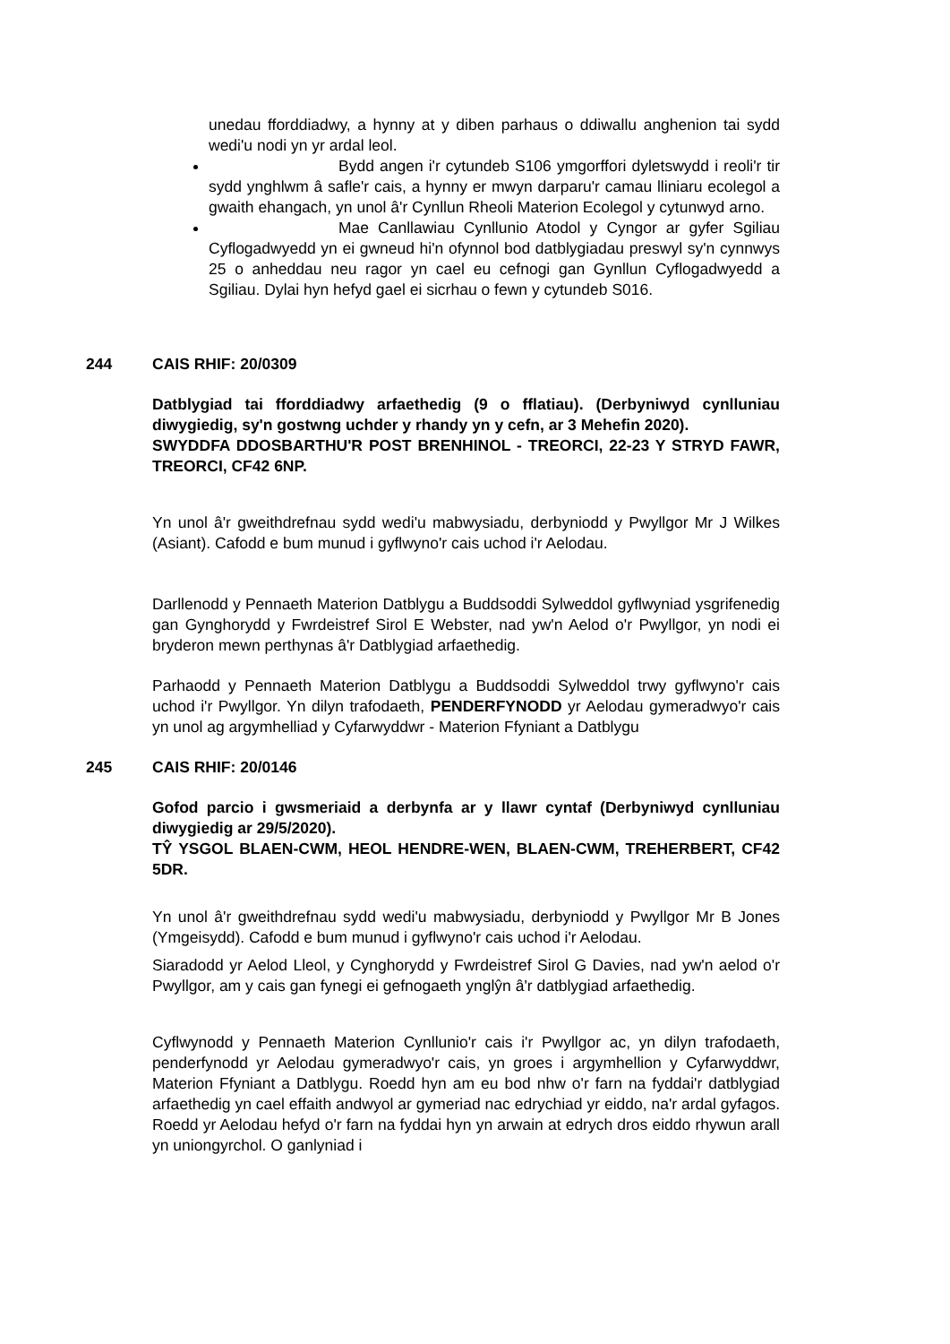unedau fforddiadwy, a hynny at y diben parhaus o ddiwallu anghenion tai sydd wedi'u nodi yn yr ardal leol.
Bydd angen i'r cytundeb S106 ymgorffori dyletswydd i reoli'r tir sydd ynghlwm â safle'r cais, a hynny er mwyn darparu'r camau lliniaru ecolegol a gwaith ehangach, yn unol â'r Cynllun Rheoli Materion Ecolegol y cytunwyd arno.
Mae Canllawiau Cynllunio Atodol y Cyngor ar gyfer Sgiliau Cyflogadwyedd yn ei gwneud hi'n ofynnol bod datblygiadau preswyl sy'n cynnwys 25 o anheddau neu ragor yn cael eu cefnogi gan Gynllun Cyflogadwyedd a Sgiliau. Dylai hyn hefyd gael ei sicrhau o fewn y cytundeb S016.
244 CAIS RHIF: 20/0309
Datblygiad tai fforddiadwy arfaethedig (9 o fflatiau). (Derbyniwyd cynlluniau diwygiedig, sy'n gostwng uchder y rhandy yn y cefn, ar 3 Mehefin 2020).
SWYDDFA DDOSBARTHU'R POST BRENHINOL - TREORCI, 22-23 Y STRYD FAWR, TREORCI, CF42 6NP.
Yn unol â'r gweithdrefnau sydd wedi'u mabwysiadu, derbyniodd y Pwyllgor Mr J Wilkes (Asiant). Cafodd e bum munud i gyflwyno'r cais uchod i'r Aelodau.
Darllenodd y Pennaeth Materion Datblygu a Buddsoddi Sylweddol gyflwyniad ysgrifenedig gan Gynghorydd y Fwrdeistref Sirol E Webster, nad yw'n Aelod o'r Pwyllgor, yn nodi ei bryderon mewn perthynas â'r Datblygiad arfaethedig.
Parhaodd y Pennaeth Materion Datblygu a Buddsoddi Sylweddol trwy gyflwyno'r cais uchod i'r Pwyllgor. Yn dilyn trafodaeth, PENDERFYNODD yr Aelodau gymeradwyo'r cais yn unol ag argymhelliad y Cyfarwyddwr - Materion Ffyniant a Datblygu
245 CAIS RHIF: 20/0146
Gofod parcio i gwsmeriaid a derbynfa ar y llawr cyntaf (Derbyniwyd cynlluniau diwygiedig ar 29/5/2020).
TŶ YSGOL BLAEN-CWM, HEOL HENDRE-WEN, BLAEN-CWM, TREHERBERT, CF42 5DR.
Yn unol â'r gweithdrefnau sydd wedi'u mabwysiadu, derbyniodd y Pwyllgor Mr B Jones (Ymgeisydd). Cafodd e bum munud i gyflwyno'r cais uchod i'r Aelodau.
Siaradodd yr Aelod Lleol, y Cynghorydd y Fwrdeistref Sirol G Davies, nad yw'n aelod o'r Pwyllgor, am y cais gan fynegi ei gefnogaeth ynglŷn â'r datblygiad arfaethedig.
Cyflwynodd y Pennaeth Materion Cynllunio'r cais i'r Pwyllgor ac, yn dilyn trafodaeth, penderfynodd yr Aelodau gymeradwyo'r cais, yn groes i argymhellion y Cyfarwyddwr, Materion Ffyniant a Datblygu. Roedd hyn am eu bod nhw o'r farn na fyddai'r datblygiad arfaethedig yn cael effaith andwyol ar gymeriad nac edrychiad yr eiddo, na'r ardal gyfagos. Roedd yr Aelodau hefyd o'r farn na fyddai hyn yn arwain at edrych dros eiddo rhywun arall yn uniongyrchol. O ganlyniad i